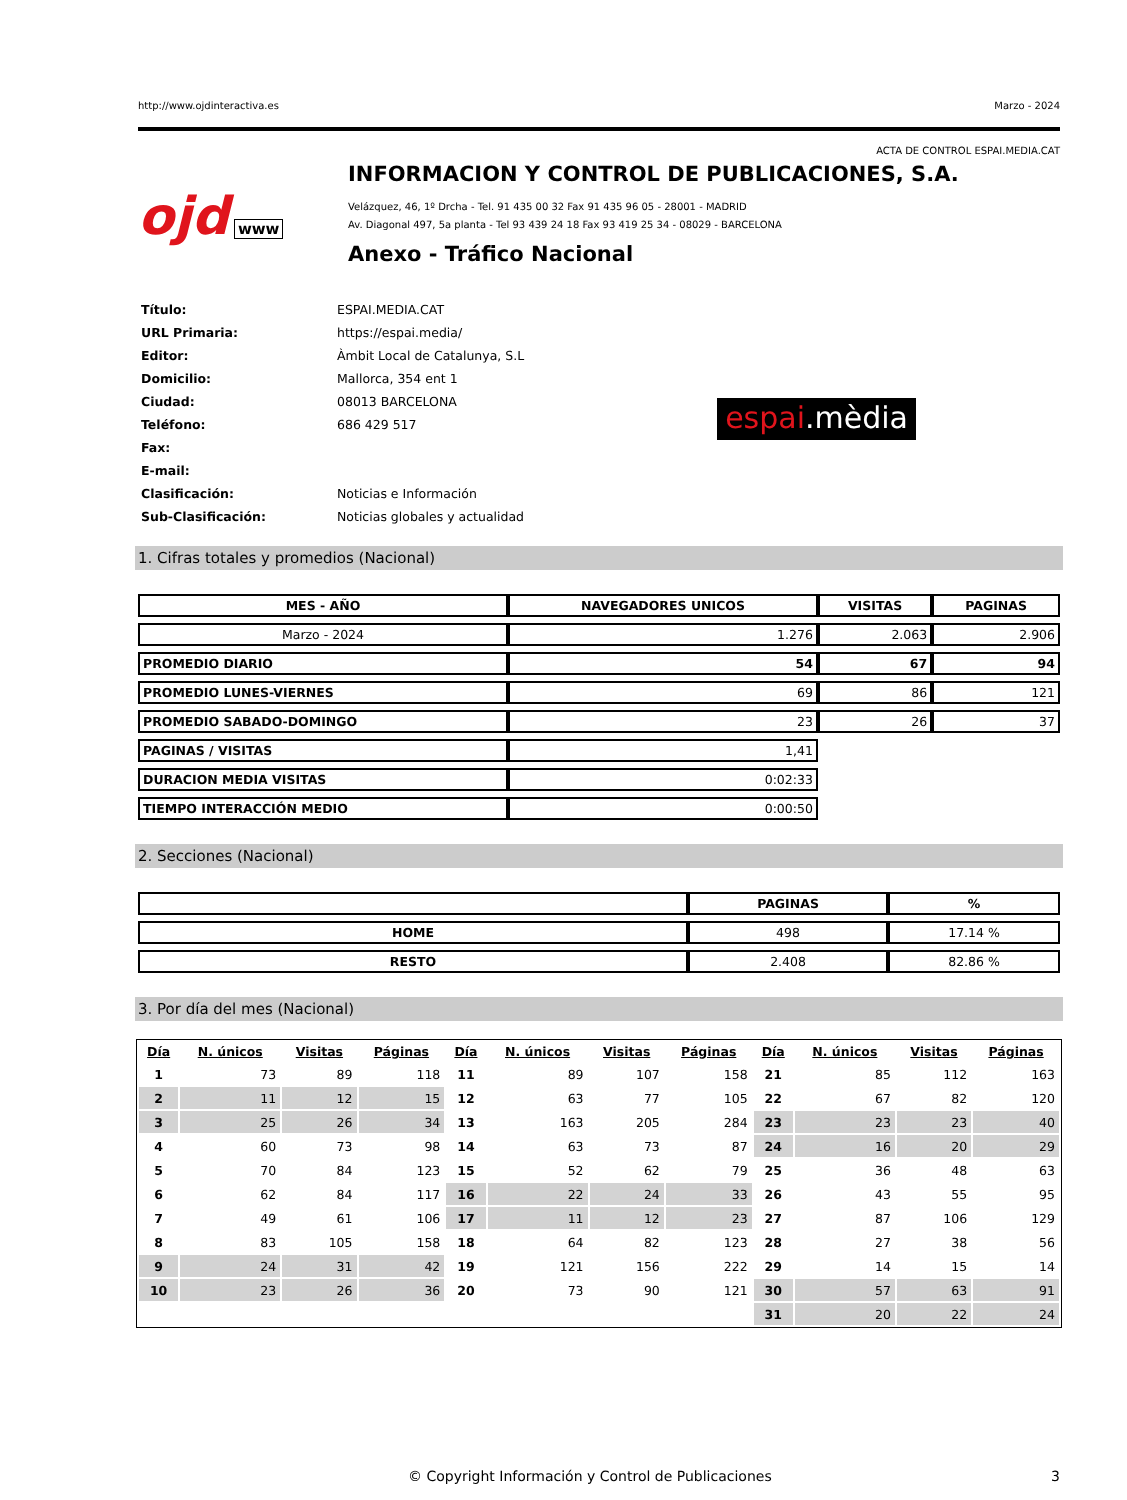http://www.ojdinteractiva.es Marzo - 2024
ACTA DE CONTROL ESPAI.MEDIA.CAT
ojd www
INFORMACION Y CONTROL DE PUBLICACIONES, S.A.
Velázquez, 46, 1º Drcha - Tel. 91 435 00 32 Fax 91 435 96 05 - 28001 - MADRID
Av. Diagonal 497, 5a planta - Tel 93 439 24 18 Fax 93 419 25 34 - 08029 - BARCELONA
Anexo - Tráfico Nacional
| Título: | ESPAI.MEDIA.CAT |
| URL Primaria: | https://espai.media/ |
| Editor: | Àmbit Local de Catalunya, S.L |
| Domicilio: | Mallorca, 354 ent 1 |
| Ciudad: | 08013 BARCELONA |
| Teléfono: | 686 429 517 |
| Fax: | |
| E-mail: | |
| Clasificación: | Noticias e Información |
| Sub-Clasificación: | Noticias globales y actualidad |
espai.mèdia
1. Cifras totales y promedios (Nacional)
| MES - AÑO | NAVEGADORES UNICOS | VISITAS | PAGINAS |
| --- | --- | --- | --- |
| Marzo - 2024 | 1.276 | 2.063 | 2.906 |
| PROMEDIO DIARIO | 54 | 67 | 94 |
| PROMEDIO LUNES-VIERNES | 69 | 86 | 121 |
| PROMEDIO SABADO-DOMINGO | 23 | 26 | 37 |
| PAGINAS / VISITAS | 1,41 | | |
| DURACION MEDIA VISITAS | 0:02:33 | | |
| TIEMPO INTERACCIÓN MEDIO | 0:00:50 | | |
2. Secciones (Nacional)
| | PAGINAS | % |
| --- | --- | --- |
| HOME | 498 | 17.14 % |
| RESTO | 2.408 | 82.86 % |
3. Por día del mes (Nacional)
| Día | N. únicos | Visitas | Páginas | Día | N. únicos | Visitas | Páginas | Día | N. únicos | Visitas | Páginas |
| --- | --- | --- | --- | --- | --- | --- | --- | --- | --- | --- | --- |
| 1 | 73 | 89 | 118 | 11 | 89 | 107 | 158 | 21 | 85 | 112 | 163 |
| 2 | 11 | 12 | 15 | 12 | 63 | 77 | 105 | 22 | 67 | 82 | 120 |
| 3 | 25 | 26 | 34 | 13 | 163 | 205 | 284 | 23 | 23 | 23 | 40 |
| 4 | 60 | 73 | 98 | 14 | 63 | 73 | 87 | 24 | 16 | 20 | 29 |
| 5 | 70 | 84 | 123 | 15 | 52 | 62 | 79 | 25 | 36 | 48 | 63 |
| 6 | 62 | 84 | 117 | 16 | 22 | 24 | 33 | 26 | 43 | 55 | 95 |
| 7 | 49 | 61 | 106 | 17 | 11 | 12 | 23 | 27 | 87 | 106 | 129 |
| 8 | 83 | 105 | 158 | 18 | 64 | 82 | 123 | 28 | 27 | 38 | 56 |
| 9 | 24 | 31 | 42 | 19 | 121 | 156 | 222 | 29 | 14 | 15 | 14 |
| 10 | 23 | 26 | 36 | 20 | 73 | 90 | 121 | 30 | 57 | 63 | 91 |
| | | | | | | | | 31 | 20 | 22 | 24 |
© Copyright Información y Control de Publicaciones 3